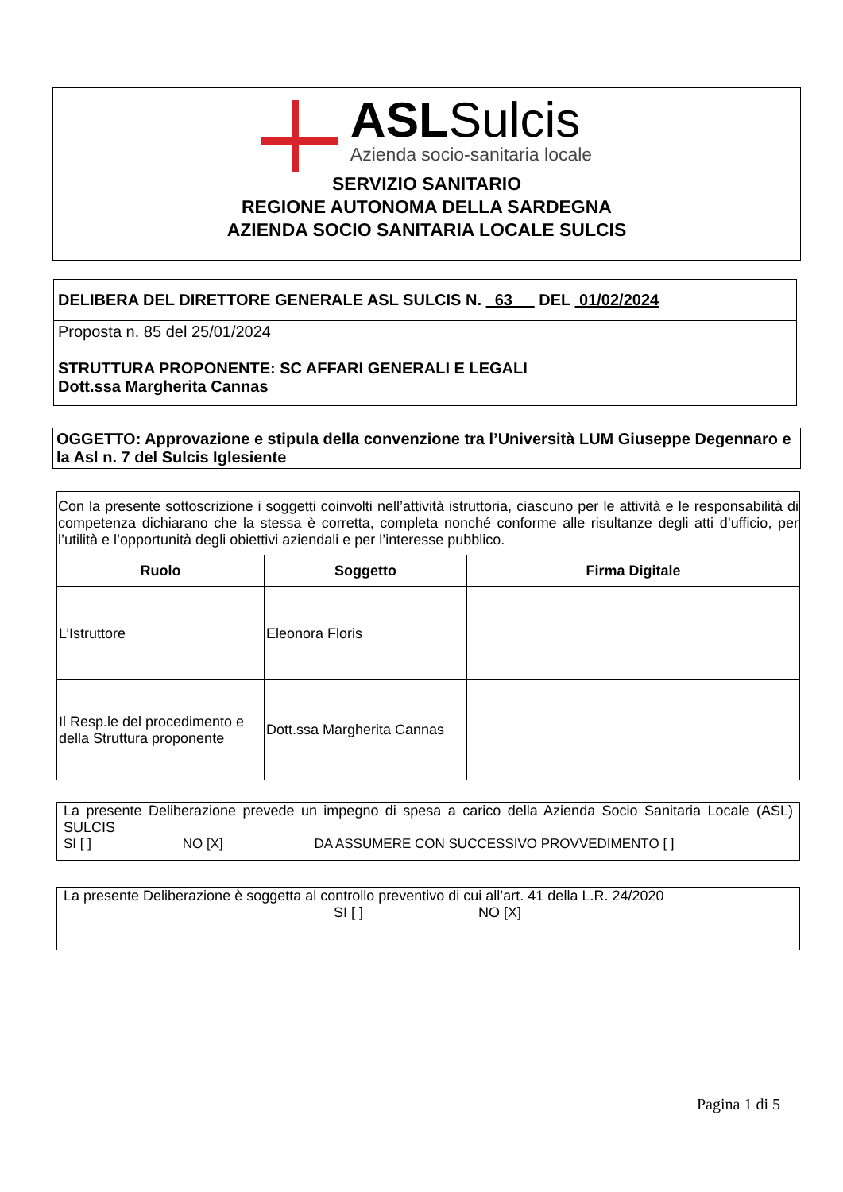ASLSulcis
Azienda socio-sanitaria locale
SERVIZIO SANITARIO
REGIONE AUTONOMA DELLA SARDEGNA
AZIENDA SOCIO SANITARIA LOCALE SULCIS
DELIBERA DEL DIRETTORE GENERALE ASL SULCIS N. 63 DEL 01/02/2024
Proposta n. 85 del 25/01/2024
STRUTTURA PROPONENTE: SC AFFARI GENERALI E LEGALI
Dott.ssa Margherita Cannas
OGGETTO: Approvazione e stipula della convenzione tra l’Università LUM Giuseppe Degennaro e la Asl n. 7 del Sulcis Iglesiente
| Con la presente sottoscrizione i soggetti coinvolti nell’attività istruttoria, ciascuno per le attività e le responsabilità di competenza dichiarano che la stessa è corretta, completa nonché conforme alle risultanze degli atti d’ufficio, per l’utilità e l’opportunità degli obiettivi aziendali e per l’interesse pubblico. | | |
| Ruolo | Soggetto | Firma Digitale |
| L’Istruttore | Eleonora Floris | |
| Il Resp.le del procedimento e della Struttura proponente | Dott.ssa Margherita Cannas | |
La presente Deliberazione prevede un impegno di spesa a carico della Azienda Socio Sanitaria Locale (ASL) SULCIS
SI [ ] NO [X] DA ASSUMERE CON SUCCESSIVO PROVVEDIMENTO [ ]
La presente Deliberazione è soggetta al controllo preventivo di cui all’art. 41 della L.R. 24/2020
SI [ ] NO [X]
Pagina 1 di 5